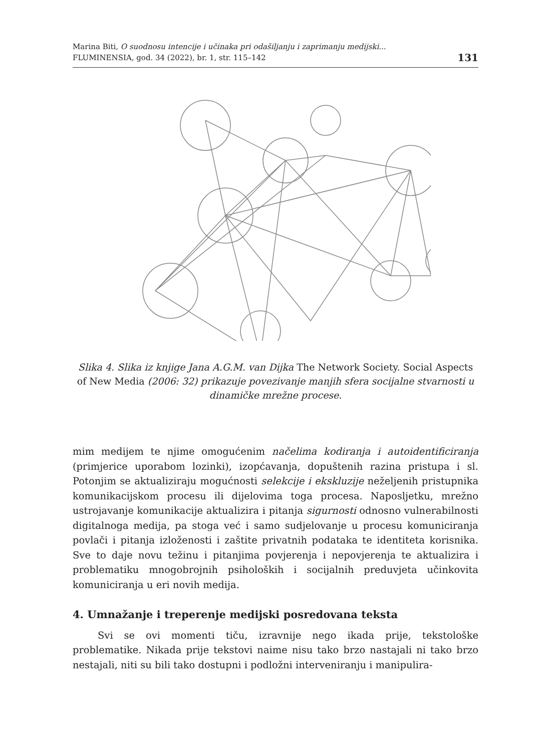Marina Biti, O suodnosu intencije i učinaka pri odašiljanju i zaprimanju medijski...
FLUMINENSIA, god. 34 (2022), br. 1, str. 115–142
131
Slika 4. Slika iz knjige Jana A.G.M. van Dijka The Network Society. Social Aspects of New Media (2006: 32) prikazuje povezivanje manjih sfera socijalne stvarnosti u dinamičke mrežne procese.
mim medijem te njime omogućenim načelima kodiranja i autoidentificiranja (primjerice uporabom lozinki), izopćavanja, dopuštenih razina pristupa i sl. Potonjim se aktualiziraju mogućnosti selekcije i ekskluzije neželjenih pristupnika komunikacijskom procesu ili dijelovima toga procesa. Naposljetku, mrežno ustrojavanje komunikacije aktualizira i pitanja sigurnosti odnosno vulnerabilnosti digitalnoga medija, pa stoga već i samo sudjelovanje u procesu komuniciranja povlači i pitanja izloženosti i zaštite privatnih podataka te identiteta korisnika. Sve to daje novu težinu i pitanjima povjerenja i nepovjerenja te aktualizira i problematiku mnogobrojnih psiholoških i socijalnih preduvjeta učinkovita komuniciranja u eri novih medija.
4. Umnažanje i treperenje medijski posredovana teksta
Svi se ovi momenti tiču, izravnije nego ikada prije, tekstološke problematike. Nikada prije tekstovi naime nisu tako brzo nastajali ni tako brzo nestajali, niti su bili tako dostupni i podložni interveniranju i manipulira-